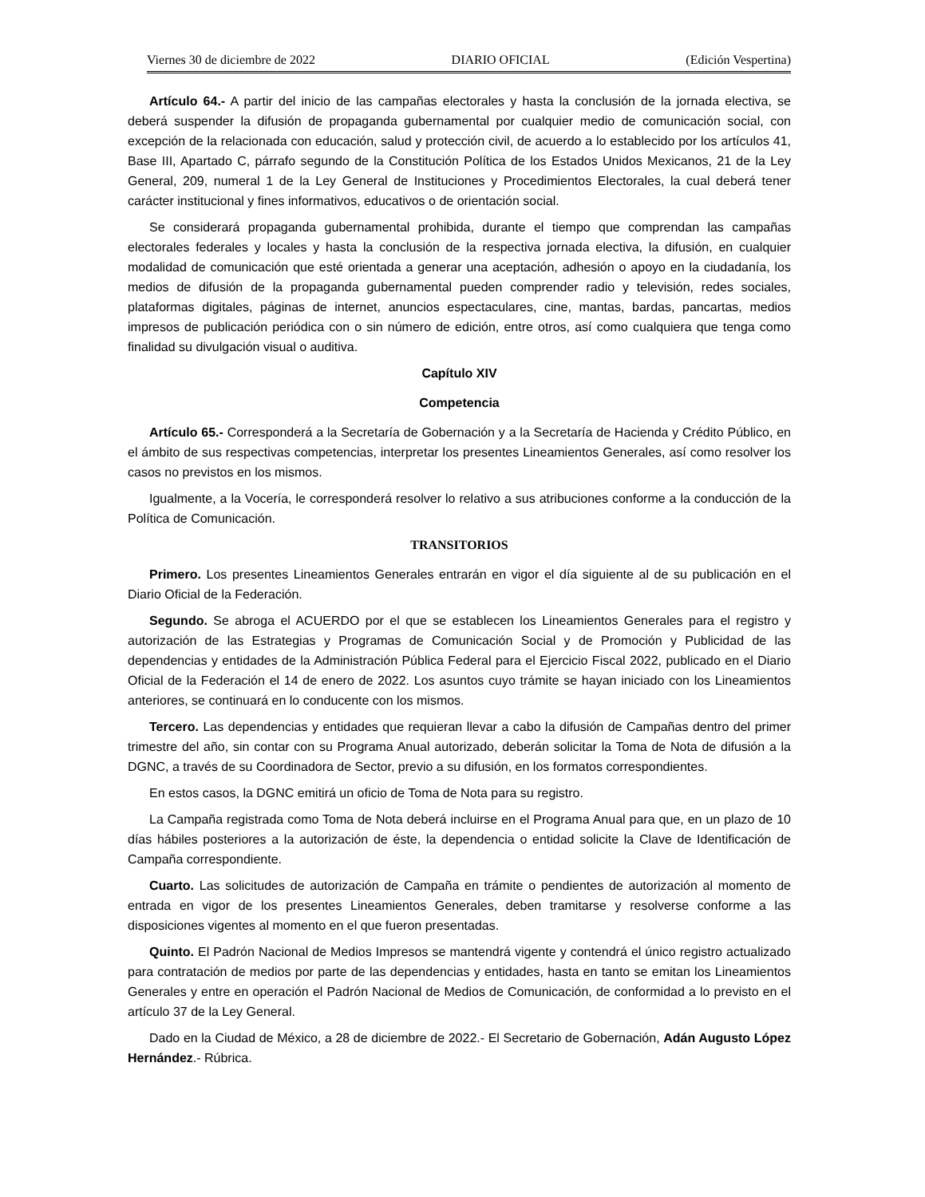Viernes 30 de diciembre de 2022 DIARIO OFICIAL (Edición Vespertina)
Artículo 64.- A partir del inicio de las campañas electorales y hasta la conclusión de la jornada electiva, se deberá suspender la difusión de propaganda gubernamental por cualquier medio de comunicación social, con excepción de la relacionada con educación, salud y protección civil, de acuerdo a lo establecido por los artículos 41, Base III, Apartado C, párrafo segundo de la Constitución Política de los Estados Unidos Mexicanos, 21 de la Ley General, 209, numeral 1 de la Ley General de Instituciones y Procedimientos Electorales, la cual deberá tener carácter institucional y fines informativos, educativos o de orientación social.
Se considerará propaganda gubernamental prohibida, durante el tiempo que comprendan las campañas electorales federales y locales y hasta la conclusión de la respectiva jornada electiva, la difusión, en cualquier modalidad de comunicación que esté orientada a generar una aceptación, adhesión o apoyo en la ciudadanía, los medios de difusión de la propaganda gubernamental pueden comprender radio y televisión, redes sociales, plataformas digitales, páginas de internet, anuncios espectaculares, cine, mantas, bardas, pancartas, medios impresos de publicación periódica con o sin número de edición, entre otros, así como cualquiera que tenga como finalidad su divulgación visual o auditiva.
Capítulo XIV
Competencia
Artículo 65.- Corresponderá a la Secretaría de Gobernación y a la Secretaría de Hacienda y Crédito Público, en el ámbito de sus respectivas competencias, interpretar los presentes Lineamientos Generales, así como resolver los casos no previstos en los mismos.
Igualmente, a la Vocería, le corresponderá resolver lo relativo a sus atribuciones conforme a la conducción de la Política de Comunicación.
TRANSITORIOS
Primero. Los presentes Lineamientos Generales entrarán en vigor el día siguiente al de su publicación en el Diario Oficial de la Federación.
Segundo. Se abroga el ACUERDO por el que se establecen los Lineamientos Generales para el registro y autorización de las Estrategias y Programas de Comunicación Social y de Promoción y Publicidad de las dependencias y entidades de la Administración Pública Federal para el Ejercicio Fiscal 2022, publicado en el Diario Oficial de la Federación el 14 de enero de 2022. Los asuntos cuyo trámite se hayan iniciado con los Lineamientos anteriores, se continuará en lo conducente con los mismos.
Tercero. Las dependencias y entidades que requieran llevar a cabo la difusión de Campañas dentro del primer trimestre del año, sin contar con su Programa Anual autorizado, deberán solicitar la Toma de Nota de difusión a la DGNC, a través de su Coordinadora de Sector, previo a su difusión, en los formatos correspondientes.
En estos casos, la DGNC emitirá un oficio de Toma de Nota para su registro.
La Campaña registrada como Toma de Nota deberá incluirse en el Programa Anual para que, en un plazo de 10 días hábiles posteriores a la autorización de éste, la dependencia o entidad solicite la Clave de Identificación de Campaña correspondiente.
Cuarto. Las solicitudes de autorización de Campaña en trámite o pendientes de autorización al momento de entrada en vigor de los presentes Lineamientos Generales, deben tramitarse y resolverse conforme a las disposiciones vigentes al momento en el que fueron presentadas.
Quinto. El Padrón Nacional de Medios Impresos se mantendrá vigente y contendrá el único registro actualizado para contratación de medios por parte de las dependencias y entidades, hasta en tanto se emitan los Lineamientos Generales y entre en operación el Padrón Nacional de Medios de Comunicación, de conformidad a lo previsto en el artículo 37 de la Ley General.
Dado en la Ciudad de México, a 28 de diciembre de 2022.- El Secretario de Gobernación, Adán Augusto López Hernández.- Rúbrica.